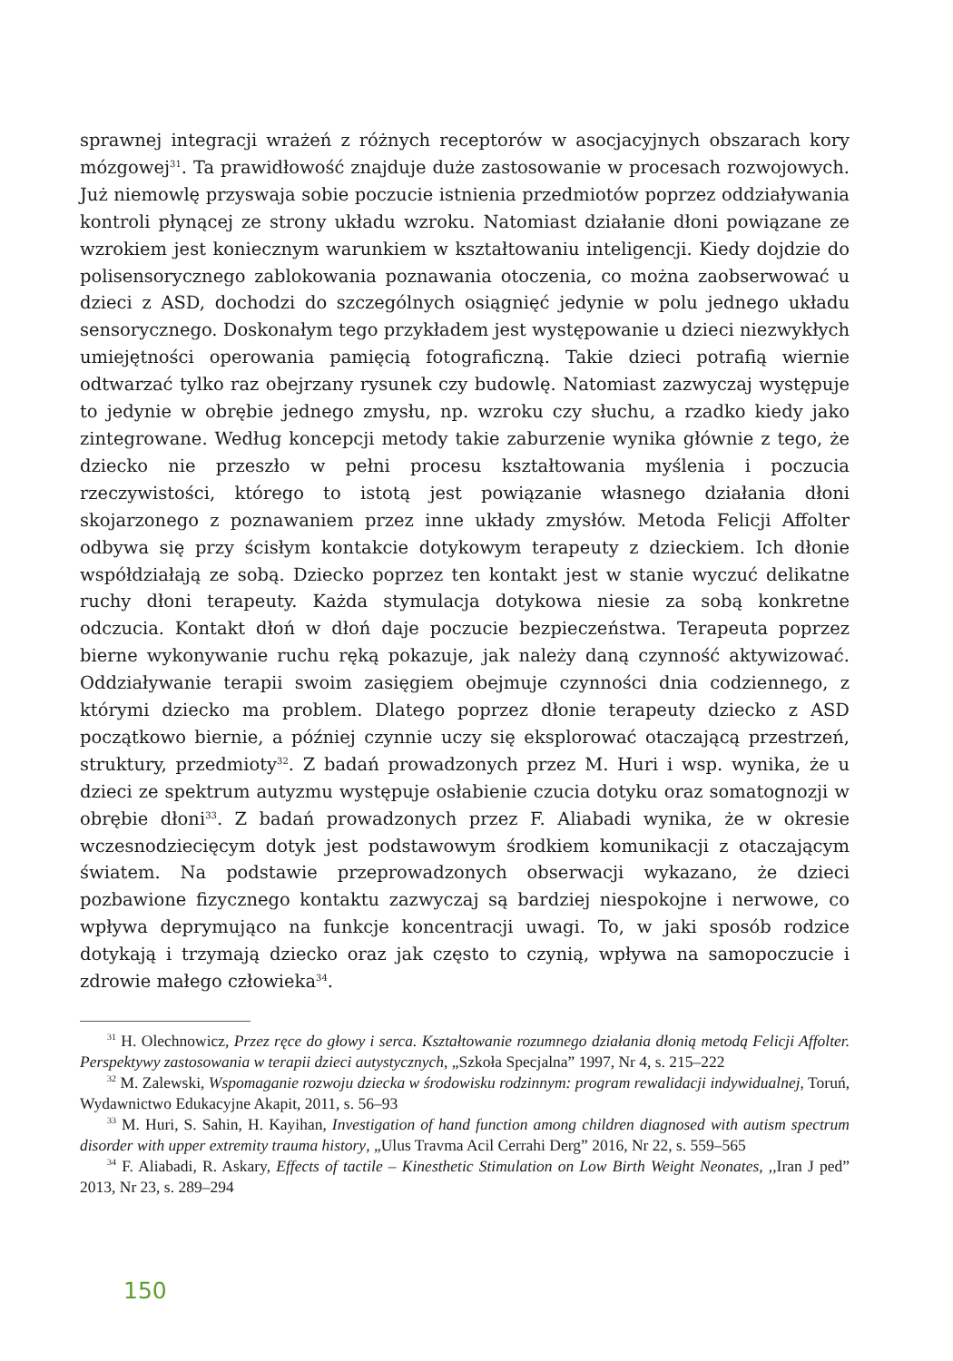sprawnej integracji wrażeń z różnych receptorów w asocjacyjnych obszarach kory mózgowej<sup>31</sup>. Ta prawidłowość znajduje duże zastosowanie w procesach rozwojowych. Już niemowlę przyswaja sobie poczucie istnienia przedmiotów poprzez oddziaływania kontroli płynącej ze strony układu wzroku. Natomiast działanie dłoni powiązane ze wzrokiem jest koniecznym warunkiem w kształtowaniu inteligencji. Kiedy dojdzie do polisensorycznego zablokowania poznawania otoczenia, co można zaobserwować u dzieci z ASD, dochodzi do szczególnych osiągnięć jedynie w polu jednego układu sensorycznego. Doskonałym tego przykładem jest występowanie u dzieci niezwykłych umiejętności operowania pamięcią fotograficzną. Takie dzieci potrafią wiernie odtwarzać tylko raz obejrzany rysunek czy budowlę. Natomiast zazwyczaj występuje to jedynie w obrębie jednego zmysłu, np. wzroku czy słuchu, a rzadko kiedy jako zintegrowane. Według koncepcji metody takie zaburzenie wynika głównie z tego, że dziecko nie przeszło w pełni procesu kształtowania myślenia i poczucia rzeczywistości, którego to istotą jest powiązanie własnego działania dłoni skojarzonego z poznawaniem przez inne układy zmysłów. Metoda Felicji Affolter odbywa się przy ścisłym kontakcie dotykowym terapeuty z dzieckiem. Ich dłonie współdziałają ze sobą. Dziecko poprzez ten kontakt jest w stanie wyczuć delikatne ruchy dłoni terapeuty. Każda stymulacja dotykowa niesie za sobą konkretne odczucia. Kontakt dłoń w dłoń daje poczucie bezpieczeństwa. Terapeuta poprzez bierne wykonywanie ruchu ręką pokazuje, jak należy daną czynność aktywizować. Oddziaływanie terapii swoim zasięgiem obejmuje czynności dnia codziennego, z którymi dziecko ma problem. Dlatego poprzez dłonie terapeuty dziecko z ASD początkowo biernie, a później czynnie uczy się eksplorować otaczającą przestrzeń, struktury, przedmioty<sup>32</sup>. Z badań prowadzonych przez M. Huri i wsp. wynika, że u dzieci ze spektrum autyzmu występuje osłabienie czucia dotyku oraz somatognozji w obrębie dłoni<sup>33</sup>. Z badań prowadzonych przez F. Aliabadi wynika, że w okresie wczesnodziecięcym dotyk jest podstawowym środkiem komunikacji z otaczającym światem. Na podstawie przeprowadzonych obserwacji wykazano, że dzieci pozbawione fizycznego kontaktu zazwyczaj są bardziej niespokojne i nerwowe, co wpływa deprymująco na funkcje koncentracji uwagi. To, w jaki sposób rodzice dotykają i trzymają dziecko oraz jak często to czynią, wpływa na samopoczucie i zdrowie małego człowieka<sup>34</sup>.
<sup>31</sup> H. Olechnowicz, Przez ręce do głowy i serca. Kształtowanie rozumnego działania dłonią metodą Felicji Affolter. Perspektywy zastosowania w terapii dzieci autystycznych, „Szkoła Specjalna” 1997, Nr 4, s. 215–222
<sup>32</sup> M. Zalewski, Wspomaganie rozwoju dziecka w środowisku rodzinnym: program rewalidacji indywidualnej, Toruń, Wydawnictwo Edukacyjne Akapit, 2011, s. 56–93
<sup>33</sup> M. Huri, S. Sahin, H. Kayihan, Investigation of hand function among children diagnosed with autism spectrum disorder with upper extremity trauma history, „Ulus Travma Acil Cerrahi Derg” 2016, Nr 22, s. 559–565
<sup>34</sup> F. Aliabadi, R. Askary, Effects of tactile – Kinesthetic Stimulation on Low Birth Weight Neonates, ,,Iran J ped” 2013, Nr 23, s. 289–294
150